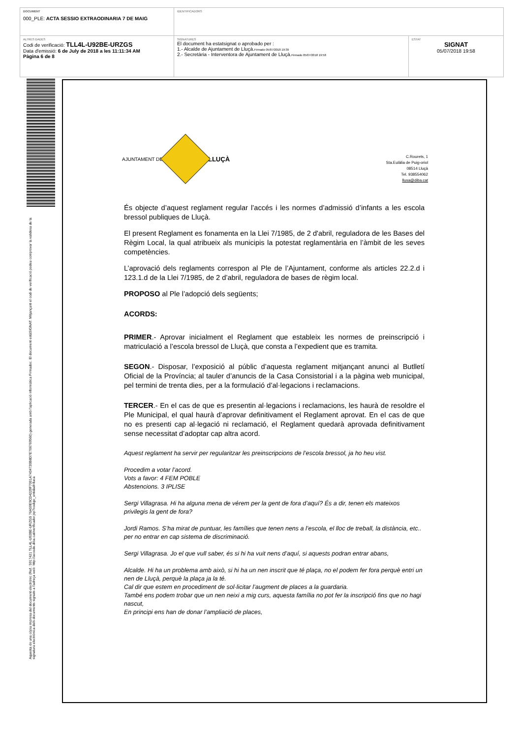| DOCUMENT 000_PLE: ACTA SESSIO EXTRAODINARIA 7 DE MAIG | IDENTIFICADORS | |
| ALTRES DADES Codi de verificació: TLL4L-U92BE-URZGS Data d'emissió: 6 de July de 2018 a les 11:11:34 AM Pàgina 6 de 8 | SIGNATURES El document ha estatsignat o aprobado per : 1.- Alcalde de Ajuntament de Lluçà. Firmado 05/07/2018 19:39 2.- Secretària - Interventora de Ajuntament de Lluçà. Firmado 05/07/2018 19:58 | ESTAT SIGNAT 05/07/2018 19:58 |
Aquesta és una còpia impresa del document electrònic (Ref.: 5917421 TLL4L-U92BE-URZGS 76A59E9CD4229F7001A7434720B8D7E706769560) generada amb l'aplicació informàtica Firmadoc. El document estàSIGNAT. Mitjançant el codi de verificació podeu comprovar la validesa de la signatura electrònica dels documents signats a l'adreça web: http://accede.diba.cat/verificador.jsp?codigo_entidad=lluca
AJUNTAMENT DE
LLUÇÀ
C.Rourets, 1
Sta.Eulàlia de Puig-oriol
08514 Lluçà
Tel. 938554062
llusa@diba.cat
És objecte d’aquest reglament regular l’accés i les normes d’admissió d’infants a les escola bressol publiques de Lluçà.
El present Reglament es fonamenta en la Llei 7/1985, de 2 d'abril, reguladora de les Bases del Règim Local, la qual atribueix als municipis la potestat reglamentària en l’àmbit de les seves competències.
L’aprovació dels reglaments correspon al Ple de l’Ajuntament, conforme als articles 22.2.d i 123.1.d de la Llei 7/1985, de 2 d’abril, reguladora de bases de règim local.
PROPOSO al Ple l’adopció dels següents;
ACORDS:
PRIMER.- Aprovar inicialment el Reglament que estableix les normes de preinscripció i matriculació a l’escola bressol de Lluçà, que consta a l’expedient que es tramita.
SEGON.- Disposar, l’exposició al públic d’aquesta reglament mitjançant anunci al Butlletí Oficial de la Província; al tauler d’anuncis de la Casa Consistorial i a la pàgina web municipal, pel termini de trenta dies, per a la formulació d’al·legacions i reclamacions.
TERCER.- En el cas de que es presentin al·legacions i reclamacions, les haurà de resoldre el Ple Municipal, el qual haurà d’aprovar definitivament el Reglament aprovat. En el cas de que no es presenti cap al·legació ni reclamació, el Reglament quedarà aprovada definitivament sense necessitat d’adoptar cap altra acord.
Aquest reglament ha servir per regularitzar les preinscripcions de l’escola bressol, ja ho heu vist.
Procedim a votar l’acord.
Vots a favor: 4 FEM POBLE
Abstencions. 3 IPLISE
Sergi Villagrasa. Hi ha alguna mena de vérem per la gent de fora d’aquí? És a dir, tenen els mateixos privilegis la gent de fora?
Jordi Ramos. S’ha mirat de puntuar, les famílies que tenen nens a l’escola, el lloc de treball, la distància, etc.. per no entrar en cap sistema de discriminació.
Sergi Villagrasa. Jo el que vull saber, és si hi ha vuit nens d’aquí, si aquests podran entrar abans,
Alcalde. Hi ha un problema amb això, si hi ha un nen inscrit que té plaça, no el podem fer fora perquè entri un nen de Lluçà, perquè la plaça ja la té.
Cal dir que estem en procediment de sol·licitar l’augment de places a la guardaria.
També ens podem trobar que un nen neixi a mig curs, aquesta família no pot fer la inscripció fins que no hagi nascut,
En principi ens han de donar l’ampliació de places,